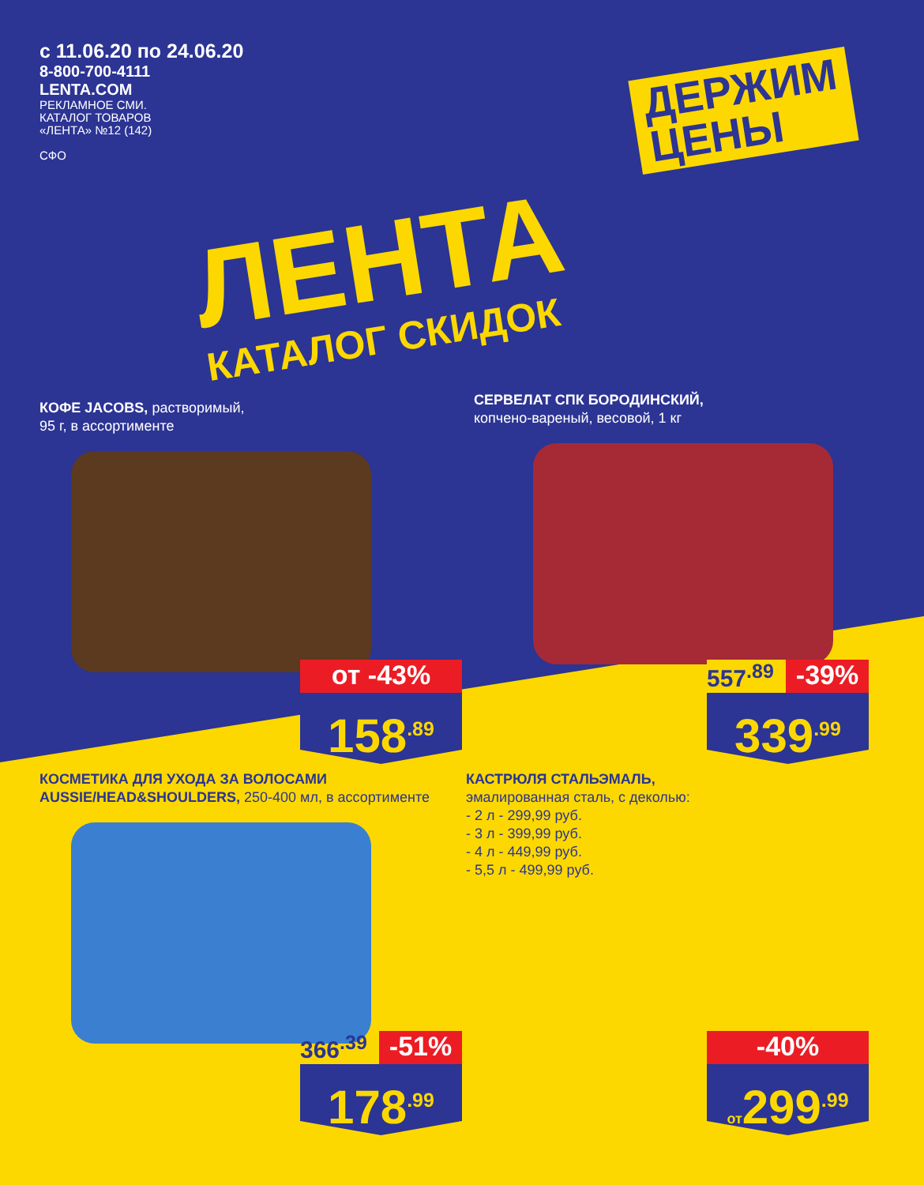с 11.06.20 по 24.06.20
8-800-700-4111
LENTA.COM
РЕКЛАМНОЕ СМИ.
КАТАЛОГ ТОВАРОВ
«ЛЕНТА» №12 (142)
СФО
ДЕРЖИМ
ЦЕНЫ
ЛЕНТА
КАТАЛОГ СКИДОК
КОФЕ JACOBS, растворимый,
95 г, в ассортименте
от -43%
158<sup>.89</sup>
СЕРВЕЛАТ СПК БОРОДИНСКИЙ,
копчено-вареный, весовой, 1 кг
557<sup>.89</sup>
-39%
339<sup>.99</sup>
КОСМЕТИКА ДЛЯ УХОДА ЗА ВОЛОСАМИ AUSSIE/HEAD&SHOULDERS, 250-400 мл, в ассортименте
366<sup>.39</sup>
-51%
178<sup>.99</sup>
КАСТРЮЛЯ СТАЛЬЭМАЛЬ,
эмалированная сталь, с деколью:
- 2 л - 299,99 руб.
- 3 л - 399,99 руб.
- 4 л - 449,99 руб.
- 5,5 л - 499,99 руб.
-40%
от299<sup>.99</sup>